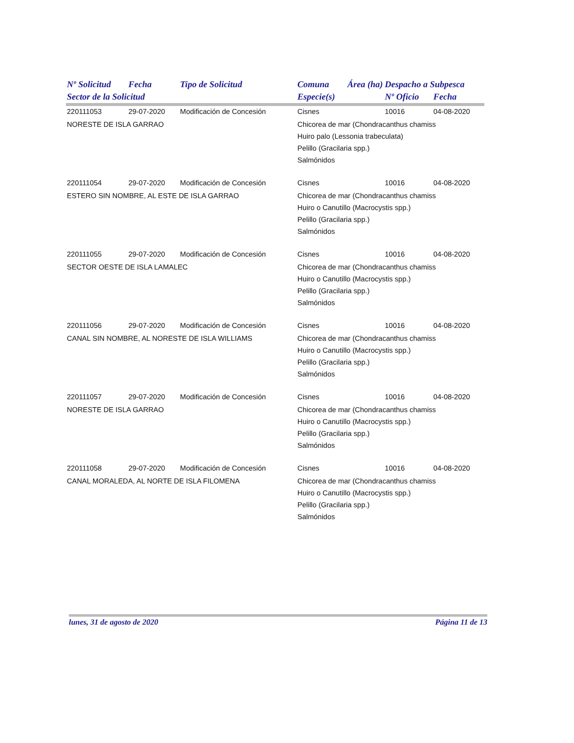| Nº Solicitud | Fecha | Tipo de Solicitud | Comuna | Área (ha) | Despacho a Subpesca | |
| --- | --- | --- | --- | --- | --- | --- |
| Sector de la Solicitud | | | Especie(s) | | Nº Oficio | Fecha |
| 220111053 | 29-07-2020 | Modificación de Concesión | Cisnes | | 10016 | 04-08-2020 |
| NORESTE DE ISLA GARRAO | | | Chicorea de mar (Chondracanthus chamiss Huiro palo (Lessonia trabeculata) Pelillo (Gracilaria spp.) Salmónidos | | | |
| 220111054 | 29-07-2020 | Modificación de Concesión | Cisnes | | 10016 | 04-08-2020 |
| ESTERO SIN NOMBRE, AL ESTE DE ISLA GARRAO | | | Chicorea de mar (Chondracanthus chamiss Huiro o Canutillo (Macrocystis spp.) Pelillo (Gracilaria spp.) Salmónidos | | | |
| 220111055 | 29-07-2020 | Modificación de Concesión | Cisnes | | 10016 | 04-08-2020 |
| SECTOR OESTE DE ISLA LAMALEC | | | Chicorea de mar (Chondracanthus chamiss Huiro o Canutillo (Macrocystis spp.) Pelillo (Gracilaria spp.) Salmónidos | | | |
| 220111056 | 29-07-2020 | Modificación de Concesión | Cisnes | | 10016 | 04-08-2020 |
| CANAL SIN NOMBRE, AL NORESTE DE ISLA WILLIAMS | | | Chicorea de mar (Chondracanthus chamiss Huiro o Canutillo (Macrocystis spp.) Pelillo (Gracilaria spp.) Salmónidos | | | |
| 220111057 | 29-07-2020 | Modificación de Concesión | Cisnes | | 10016 | 04-08-2020 |
| NORESTE DE ISLA GARRAO | | | Chicorea de mar (Chondracanthus chamiss Huiro o Canutillo (Macrocystis spp.) Pelillo (Gracilaria spp.) Salmónidos | | | |
| 220111058 | 29-07-2020 | Modificación de Concesión | Cisnes | | 10016 | 04-08-2020 |
| CANAL MORALEDA, AL NORTE DE ISLA FILOMENA | | | Chicorea de mar (Chondracanthus chamiss Huiro o Canutillo (Macrocystis spp.) Pelillo (Gracilaria spp.) Salmónidos | | | |
lunes, 31 de agosto de 2020 Página 11 de 13